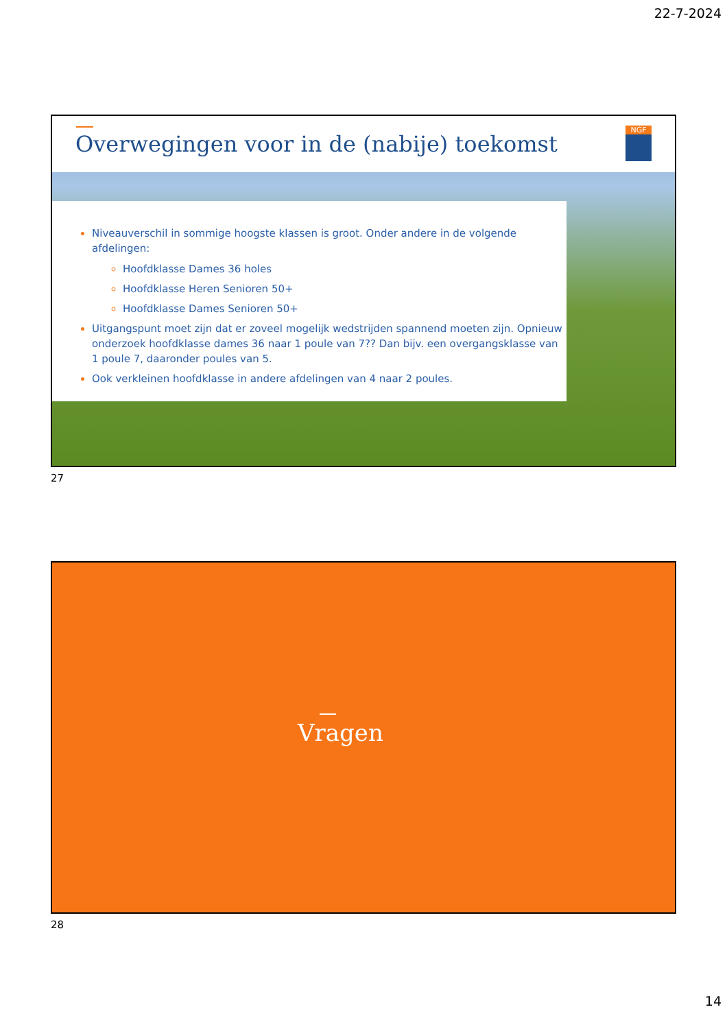22-7-2024
Overwegingen voor in de (nabije) toekomst
NGF
Niveauverschil in sommige hoogste klassen is groot. Onder andere in de volgende afdelingen:
Hoofdklasse Dames 36 holes
Hoofdklasse Heren Senioren 50+
Hoofdklasse Dames Senioren 50+
Uitgangspunt moet zijn dat er zoveel mogelijk wedstrijden spannend moeten zijn. Opnieuw onderzoek hoofdklasse dames 36 naar 1 poule van 7?? Dan bijv. een overgangsklasse van 1 poule 7, daaronder poules van 5.
Ook verkleinen hoofdklasse in andere afdelingen van 4 naar 2 poules.
27
Vragen
28
14